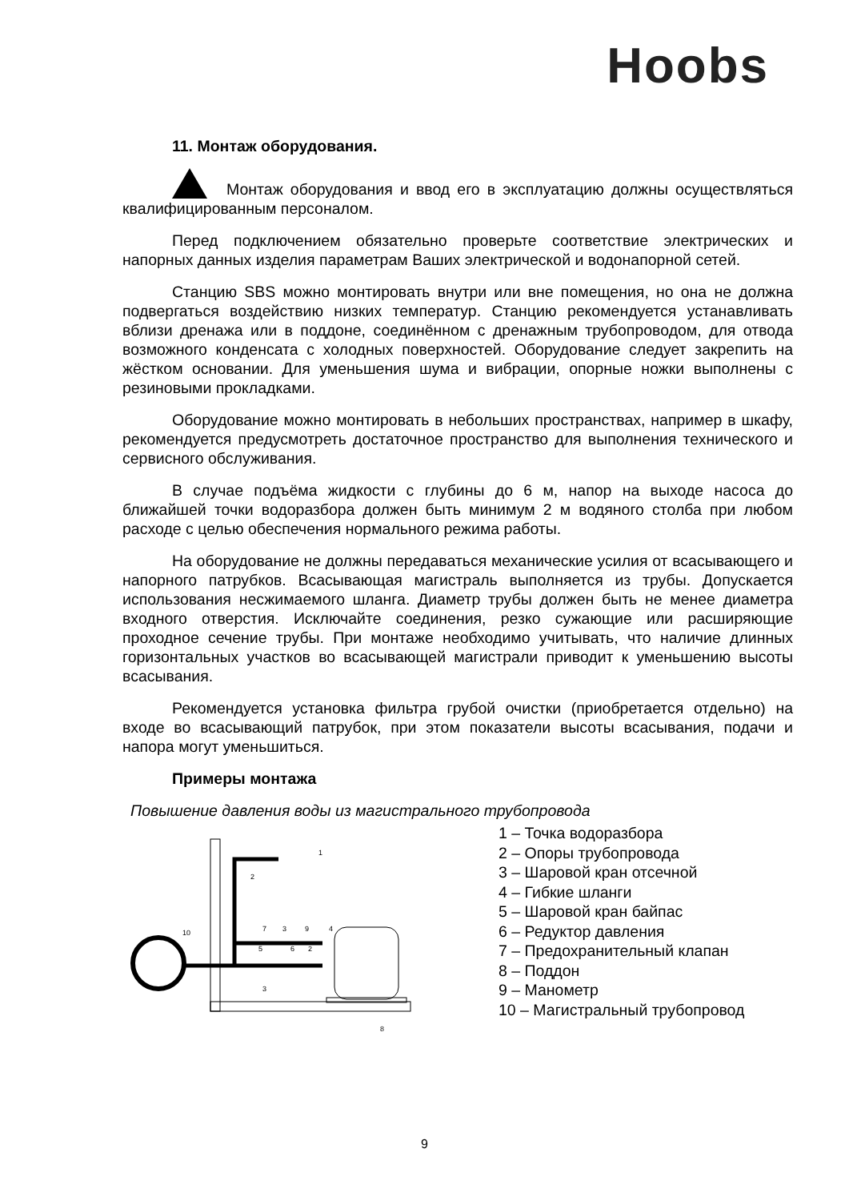Hoobs
11. Монтаж оборудования.
Монтаж оборудования и ввод его в эксплуатацию должны осуществляться квалифицированным персоналом.
Перед подключением обязательно проверьте соответствие электрических и напорных данных изделия параметрам Ваших электрической и водонапорной сетей.
Станцию SBS можно монтировать внутри или вне помещения, но она не должна подвергаться воздействию низких температур. Станцию рекомендуется устанавливать вблизи дренажа или в поддоне, соединённом с дренажным трубопроводом, для отвода возможного конденсата с холодных поверхностей. Оборудование следует закрепить на жёстком основании. Для уменьшения шума и вибрации, опорные ножки выполнены с резиновыми прокладками.
Оборудование можно монтировать в небольших пространствах, например в шкафу, рекомендуется предусмотреть достаточное пространство для выполнения технического и сервисного обслуживания.
В случае подъёма жидкости с глубины до 6 м, напор на выходе насоса до ближайшей точки водоразбора должен быть минимум 2 м водяного столба при любом расходе с целью обеспечения нормального режима работы.
На оборудование не должны передаваться механические усилия от всасывающего и напорного патрубков. Всасывающая магистраль выполняется из трубы. Допускается использования несжимаемого шланга. Диаметр трубы должен быть не менее диаметра входного отверстия. Исключайте соединения, резко сужающие или расширяющие проходное сечение трубы. При монтаже необходимо учитывать, что наличие длинных горизонтальных участков во всасывающей магистрали приводит к уменьшению высоты всасывания.
Рекомендуется установка фильтра грубой очистки (приобретается отдельно) на входе во всасывающий патрубок, при этом показатели высоты всасывания, подачи и напора могут уменьшиться.
Примеры монтажа
Повышение давления воды из магистрального трубопровода
1
2
7
3
9
4
10
5
6
2
3
8
1 – Точка водоразбора
2 – Опоры трубопровода
3 – Шаровой кран отсечной
4 – Гибкие шланги
5 – Шаровой кран байпас
6 – Редуктор давления
7 – Предохранительный клапан
8 – Поддон
9 – Манометр
10 – Магистральный трубопровод
9